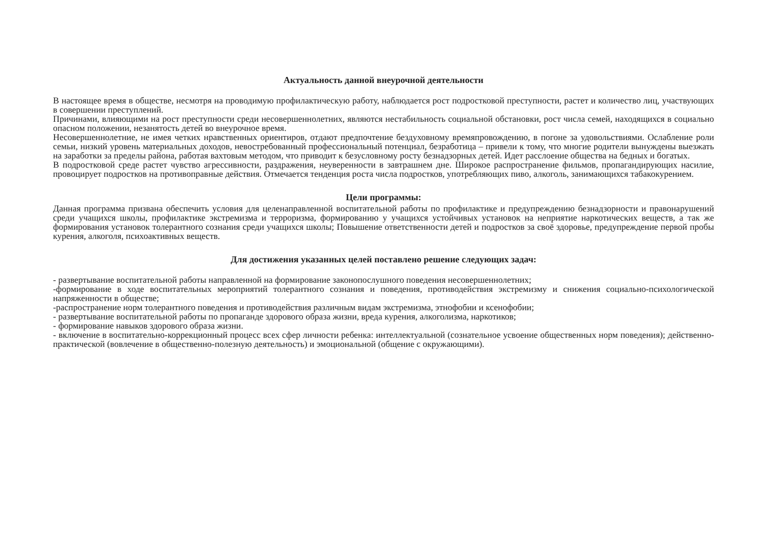Актуальность данной внеурочной деятельности
В настоящее время в обществе, несмотря на проводимую профилактическую работу, наблюдается рост подростковой преступности, растет и количество лиц, участвующих в совершении преступлений.
Причинами, влияющими на рост преступности среди несовершеннолетних, являются нестабильность социальной обстановки, рост числа семей, находящихся в социально опасном положении, незанятость детей во внеурочное время.
Несовершеннолетние, не имея четких нравственных ориентиров, отдают предпочтение бездуховному времяпровождению, в погоне за удовольствиями. Ослабление роли семьи, низкий уровень материальных доходов, невостребованный профессиональный потенциал, безработица – привели к тому, что многие родители вынуждены выезжать на заработки за пределы района, работая вахтовым методом, что приводит к безусловному росту безнадзорных детей. Идет расслоение общества на бедных и богатых.
В подростковой среде растет чувство агрессивности, раздражения, неуверенности в завтрашнем дне. Широкое распространение фильмов, пропагандирующих насилие, провоцирует подростков на противоправные действия. Отмечается тенденция роста числа подростков, употребляющих пиво, алкоголь, занимающихся табакокурением.
Цели программы:
Данная программа призвана обеспечить условия для целенаправленной воспитательной работы по профилактике и предупреждению безнадзорности и правонарушений среди учащихся школы, профилактике экстремизма и терроризма, формированию у учащихся устойчивых установок на неприятие наркотических веществ, а так же формирования установок толерантного сознания среди учащихся школы; Повышение ответственности детей и подростков за своё здоровье, предупреждение первой пробы курения, алкоголя, психоактивных веществ.
Для достижения указанных целей поставлено решение следующих задач:
- развертывание воспитательной работы направленной на формирование законопослушного поведения несовершеннолетних;
-формирование в ходе воспитательных мероприятий толерантного сознания и поведения, противодействия экстремизму и снижения социально-психологической напряженности в обществе;
-распространение норм толерантного поведения и противодействия различным видам экстремизма, этнофобии и ксенофобии;
- развертывание воспитательной работы по пропаганде здорового образа жизни, вреда курения, алкоголизма, наркотиков;
- формирование навыков здорового образа жизни.
- включение в воспитательно-коррекционный процесс всех сфер личности ребенка: интеллектуальной (сознательное усвоение общественных норм поведения); действенно-практической (вовлечение в общественно-полезную деятельность) и эмоциональной (общение с окружающими).